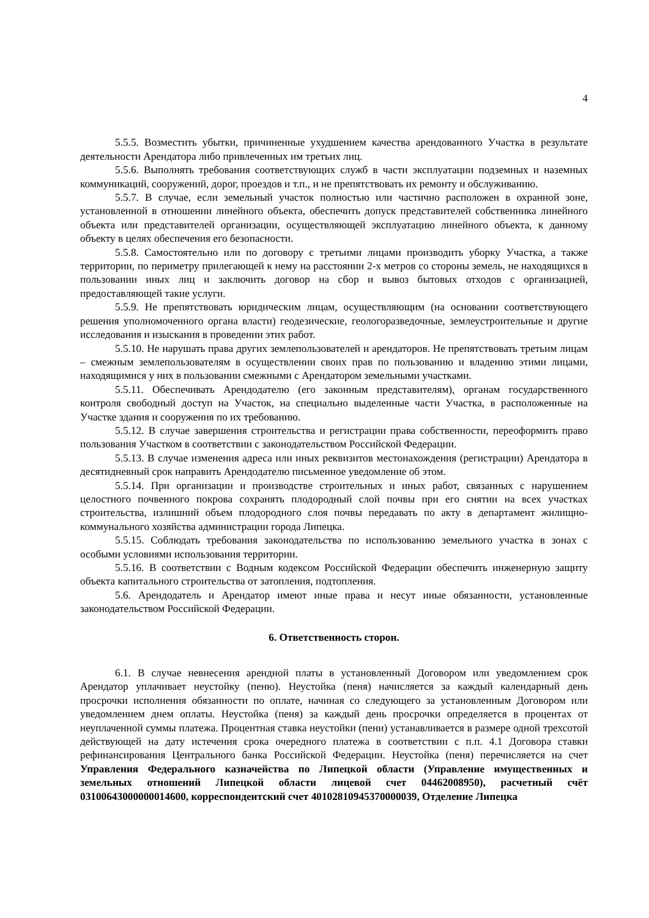4
5.5.5. Возместить убытки, причиненные ухудшением качества арендованного Участка в результате деятельности Арендатора либо привлеченных им третьих лиц.
5.5.6. Выполнять требования соответствующих служб в части эксплуатации подземных и наземных коммуникаций, сооружений, дорог, проездов и т.п., и не препятствовать их ремонту и обслуживанию.
5.5.7. В случае, если земельный участок полностью или частично расположен в охранной зоне, установленной в отношении линейного объекта, обеспечить допуск представителей собственника линейного объекта или представителей организации, осуществляющей эксплуатацию линейного объекта, к данному объекту в целях обеспечения его безопасности.
5.5.8. Самостоятельно или по договору с третьими лицами производить уборку Участка, а также территории, по периметру прилегающей к нему на расстоянии 2-х метров со стороны земель, не находящихся в пользовании иных лиц и заключить договор на сбор и вывоз бытовых отходов с организацией, предоставляющей такие услуги.
5.5.9. Не препятствовать юридическим лицам, осуществляющим (на основании соответствующего решения уполномоченного органа власти) геодезические, геологоразведочные, землеустроительные и другие исследования и изыскания в проведении этих работ.
5.5.10. Не нарушать права других землепользователей и арендаторов. Не препятствовать третьим лицам – смежным землепользователям в осуществлении своих прав по пользованию и владению этими лицами, находящимися у них в пользовании смежными с Арендатором земельными участками.
5.5.11. Обеспечивать Арендодателю (его законным представителям), органам государственного контроля свободный доступ на Участок, на специально выделенные части Участка, в расположенные на Участке здания и сооружения по их требованию.
5.5.12. В случае завершения строительства и регистрации права собственности, переоформить право пользования Участком в соответствии с законодательством Российской Федерации.
5.5.13. В случае изменения адреса или иных реквизитов местонахождения (регистрации) Арендатора в десятидневный срок направить Арендодателю письменное уведомление об этом.
5.5.14. При организации и производстве строительных и иных работ, связанных с нарушением целостного почвенного покрова сохранять плодородный слой почвы при его снятии на всех участках строительства, излишний объем плодородного слоя почвы передавать по акту в департамент жилищно-коммунального хозяйства администрации города Липецка.
5.5.15. Соблюдать требования законодательства по использованию земельного участка в зонах с особыми условиями использования территории.
5.5.16. В соответствии с Водным кодексом Российской Федерации обеспечить инженерную защиту объекта капитального строительства от затопления, подтопления.
5.6. Арендодатель и Арендатор имеют иные права и несут иные обязанности, установленные законодательством Российской Федерации.
6. Ответственность сторон.
6.1. В случае невнесения арендной платы в установленный Договором или уведомлением срок Арендатор уплачивает неустойку (пеню). Неустойка (пеня) начисляется за каждый календарный день просрочки исполнения обязанности по оплате, начиная со следующего за установленным Договором или уведомлением днем оплаты. Неустойка (пеня) за каждый день просрочки определяется в процентах от неуплаченной суммы платежа. Процентная ставка неустойки (пени) устанавливается в размере одной трехсотой действующей на дату истечения срока очередного платежа в соответствии с п.п. 4.1 Договора ставки рефинансирования Центрального банка Российской Федерации. Неустойка (пеня) перечисляется на счет Управления Федерального казначейства по Липецкой области (Управление имущественных и земельных отношений Липецкой области лицевой счет 04462008950), расчетный счёт 03100643000000014600, корреспондентский счет 40102810945370000039, Отделение Липецка